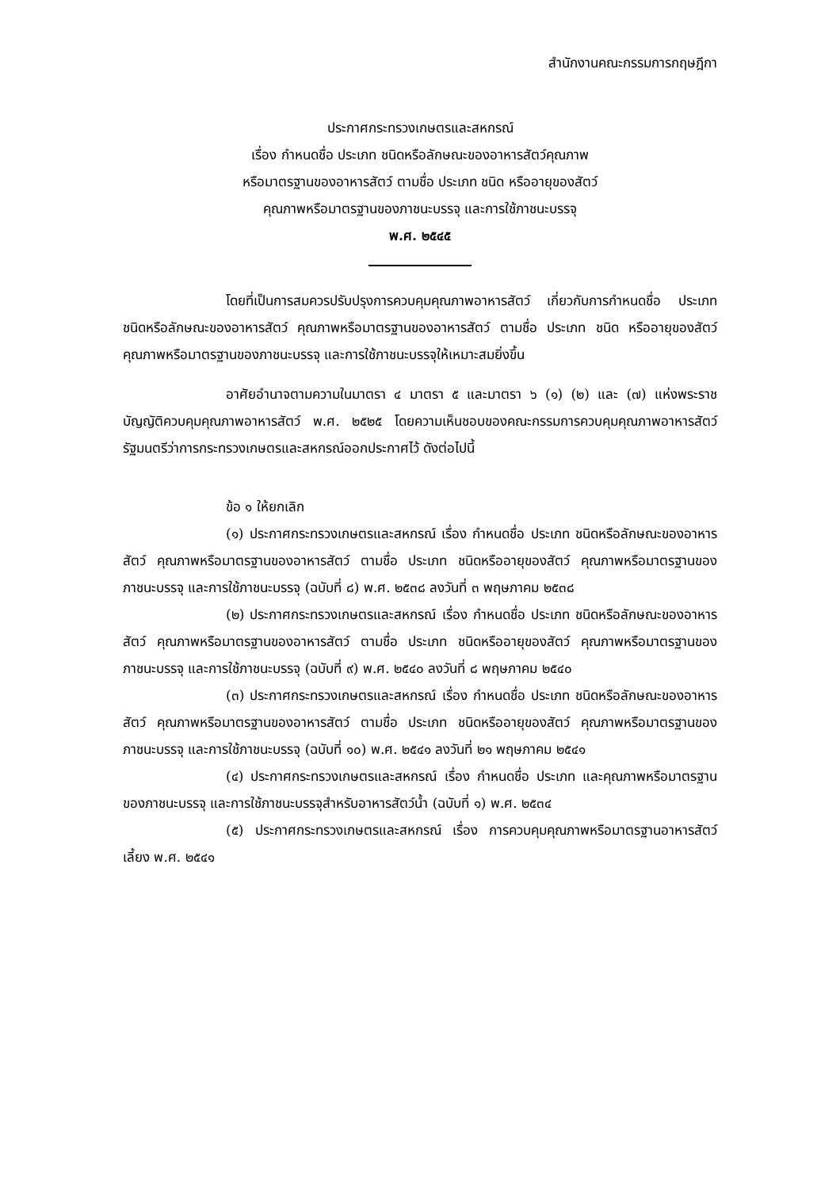สำนักงานคณะกรรมการกฤษฎีกา
ประกาศกระทรวงเกษตรและสหกรณ์
เรื่อง กำหนดชื่อ ประเภท ชนิดหรือลักษณะของอาหารสัตว์คุณภาพ
หรือมาตรฐานของอาหารสัตว์ ตามชื่อ ประเภท ชนิด หรืออายุของสัตว์
คุณภาพหรือมาตรฐานของภาชนะบรรจุ และการใช้ภาชนะบรรจุ
พ.ศ. ๒๕๔๕
โดยที่เป็นการสมควรปรับปรุงการควบคุมคุณภาพอาหารสัตว์ เกี่ยวกับการกำหนดชื่อ ประเภท ชนิดหรือลักษณะของอาหารสัตว์ คุณภาพหรือมาตรฐานของอาหารสัตว์ ตามชื่อ ประเภท ชนิด หรืออายุของสัตว์ คุณภาพหรือมาตรฐานของภาชนะบรรจุ และการใช้ภาชนะบรรจุให้เหมาะสมยิ่งขึ้น
อาศัยอำนาจตามความในมาตรา ๔ มาตรา ๕ และมาตรา ๖ (๑) (๒) และ (๗) แห่งพระราชบัญญัติควบคุมคุณภาพอาหารสัตว์ พ.ศ. ๒๕๒๕ โดยความเห็นชอบของคณะกรรมการควบคุมคุณภาพอาหารสัตว์ รัฐมนตรีว่าการกระทรวงเกษตรและสหกรณ์ออกประกาศไว้ ดังต่อไปนี้
ข้อ ๑ ให้ยกเลิก
(๑) ประกาศกระทรวงเกษตรและสหกรณ์ เรื่อง กำหนดชื่อ ประเภท ชนิดหรือลักษณะของอาหารสัตว์ คุณภาพหรือมาตรฐานของอาหารสัตว์ ตามชื่อ ประเภท ชนิดหรืออายุของสัตว์ คุณภาพหรือมาตรฐานของภาชนะบรรจุ และการใช้ภาชนะบรรจุ (ฉบับที่ ๘) พ.ศ. ๒๕๓๘ ลงวันที่ ๓ พฤษภาคม ๒๕๓๘
(๒) ประกาศกระทรวงเกษตรและสหกรณ์ เรื่อง กำหนดชื่อ ประเภท ชนิดหรือลักษณะของอาหารสัตว์ คุณภาพหรือมาตรฐานของอาหารสัตว์ ตามชื่อ ประเภท ชนิดหรืออายุของสัตว์ คุณภาพหรือมาตรฐานของภาชนะบรรจุ และการใช้ภาชนะบรรจุ (ฉบับที่ ๙) พ.ศ. ๒๕๔๐ ลงวันที่ ๘ พฤษภาคม ๒๕๔๐
(๓) ประกาศกระทรวงเกษตรและสหกรณ์ เรื่อง กำหนดชื่อ ประเภท ชนิดหรือลักษณะของอาหารสัตว์ คุณภาพหรือมาตรฐานของอาหารสัตว์ ตามชื่อ ประเภท ชนิดหรืออายุของสัตว์ คุณภาพหรือมาตรฐานของภาชนะบรรจุ และการใช้ภาชนะบรรจุ (ฉบับที่ ๑๐) พ.ศ. ๒๕๔๑ ลงวันที่ ๒๑ พฤษภาคม ๒๕๔๑
(๔) ประกาศกระทรวงเกษตรและสหกรณ์ เรื่อง กำหนดชื่อ ประเภท และคุณภาพหรือมาตรฐานของภาชนะบรรจุ และการใช้ภาชนะบรรจุสำหรับอาหารสัตว์น้ำ (ฉบับที่ ๑) พ.ศ. ๒๕๓๔
(๕) ประกาศกระทรวงเกษตรและสหกรณ์ เรื่อง การควบคุมคุณภาพหรือมาตรฐานอาหารสัตว์เลี้ยง พ.ศ. ๒๕๔๑